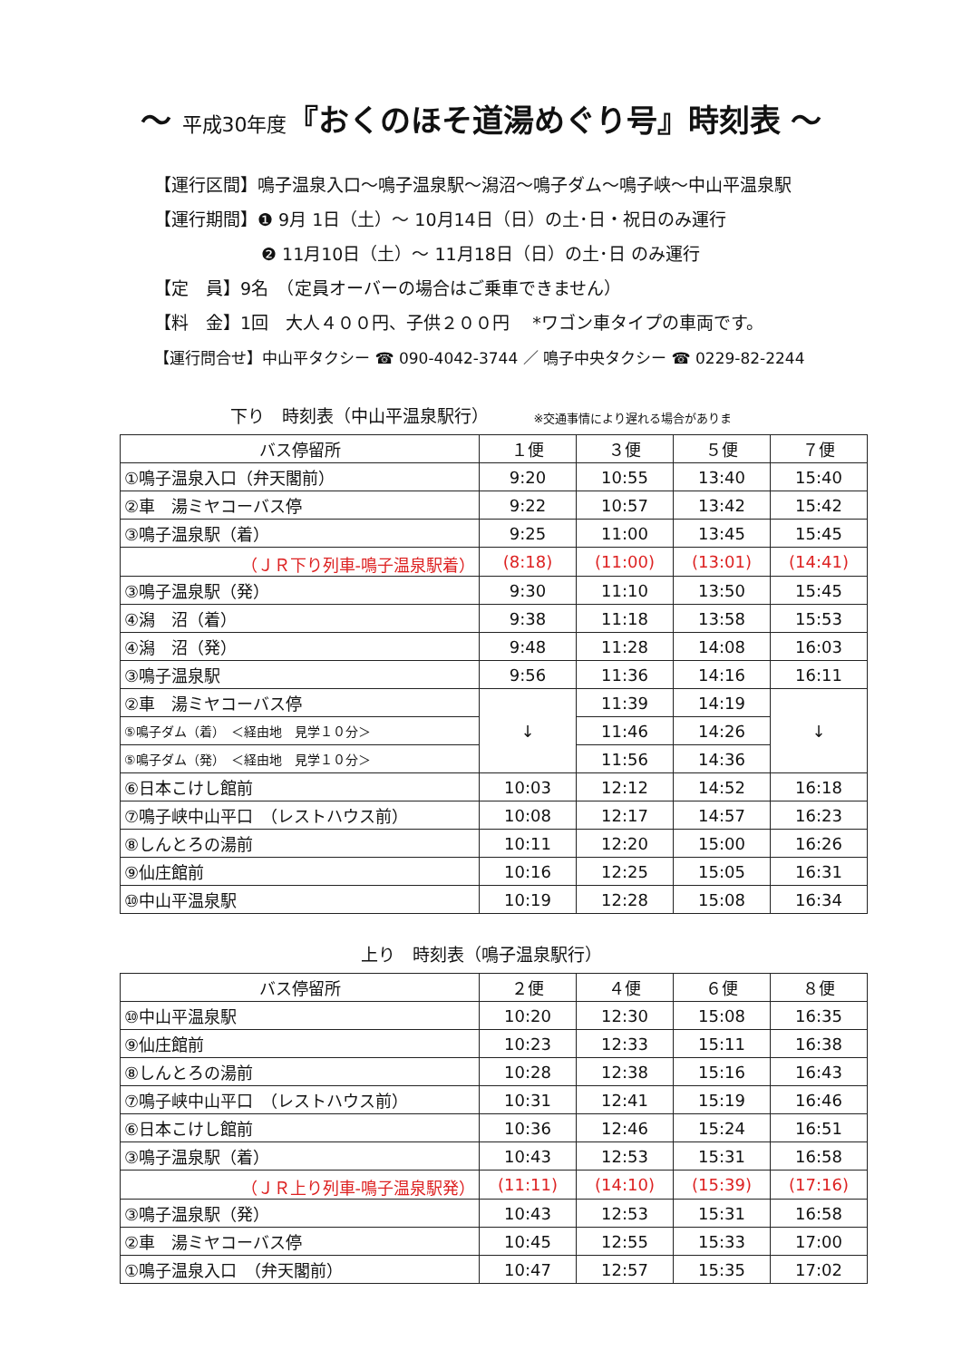～ 平成30年度『おくのほそ道湯めぐり号』時刻表 ～
【運行区間】鳴子温泉入口～鳴子温泉駅～潟沼～鳴子ダム～鳴子峡～中山平温泉駅
【運行期間】❶ 9月 1日（土）～ 10月14日（日）の土･日・祝日のみ運行
❷ 11月10日（土）～ 11月18日（日）の土･日 のみ運行
【定　員】9名　（定員オーバーの場合はご乗車できません）
【料　金】1回　大人４００円、子供２００円　 *ワゴン車タイプの車両です。
【運行問合せ】中山平タクシー ☎ 090-4042-3744 ／ 鳴子中央タクシー ☎ 0229-82-2244
下り　時刻表（中山平温泉駅行） ※交通事情により遅れる場合がありま
| バス停留所 | １便 | ３便 | ５便 | ７便 |
| --- | --- | --- | --- | --- |
| ①鳴子温泉入口（弁天閣前） | 9:20 | 10:55 | 13:40 | 15:40 |
| ②車 湯ミヤコーバス停 | 9:22 | 10:57 | 13:42 | 15:42 |
| ③鳴子温泉駅（着） | 9:25 | 11:00 | 13:45 | 15:45 |
| （ＪＲ下り列車-鳴子温泉駅着） | (8:18) | (11:00) | (13:01) | (14:41) |
| ③鳴子温泉駅（発） | 9:30 | 11:10 | 13:50 | 15:45 |
| ④潟 沼（着） | 9:38 | 11:18 | 13:58 | 15:53 |
| ④潟 沼（発） | 9:48 | 11:28 | 14:08 | 16:03 |
| ③鳴子温泉駅 | 9:56 | 11:36 | 14:16 | 16:11 |
| ②車 湯ミヤコーバス停 | ↓ | 11:39 | 14:19 | ↓ |
| ⑤鳴子ダム（着） ＜経由地 見学１０分＞ | | 11:46 | 14:26 | |
| ⑤鳴子ダム（発） ＜経由地 見学１０分＞ | | 11:56 | 14:36 | |
| ⑥日本こけし館前 | 10:03 | 12:12 | 14:52 | 16:18 |
| ⑦鳴子峡中山平口 （レストハウス前） | 10:08 | 12:17 | 14:57 | 16:23 |
| ⑧しんとろの湯前 | 10:11 | 12:20 | 15:00 | 16:26 |
| ⑨仙庄館前 | 10:16 | 12:25 | 15:05 | 16:31 |
| ⑩中山平温泉駅 | 10:19 | 12:28 | 15:08 | 16:34 |
上り　時刻表（鳴子温泉駅行）
| バス停留所 | ２便 | ４便 | ６便 | ８便 |
| --- | --- | --- | --- | --- |
| ⑩中山平温泉駅 | 10:20 | 12:30 | 15:08 | 16:35 |
| ⑨仙庄館前 | 10:23 | 12:33 | 15:11 | 16:38 |
| ⑧しんとろの湯前 | 10:28 | 12:38 | 15:16 | 16:43 |
| ⑦鳴子峡中山平口 （レストハウス前） | 10:31 | 12:41 | 15:19 | 16:46 |
| ⑥日本こけし館前 | 10:36 | 12:46 | 15:24 | 16:51 |
| ③鳴子温泉駅（着） | 10:43 | 12:53 | 15:31 | 16:58 |
| （ＪＲ上り列車-鳴子温泉駅発） | (11:11) | (14:10) | (15:39) | (17:16) |
| ③鳴子温泉駅（発） | 10:43 | 12:53 | 15:31 | 16:58 |
| ②車 湯ミヤコーバス停 | 10:45 | 12:55 | 15:33 | 17:00 |
| ①鳴子温泉入口 （弁天閣前） | 10:47 | 12:57 | 15:35 | 17:02 |